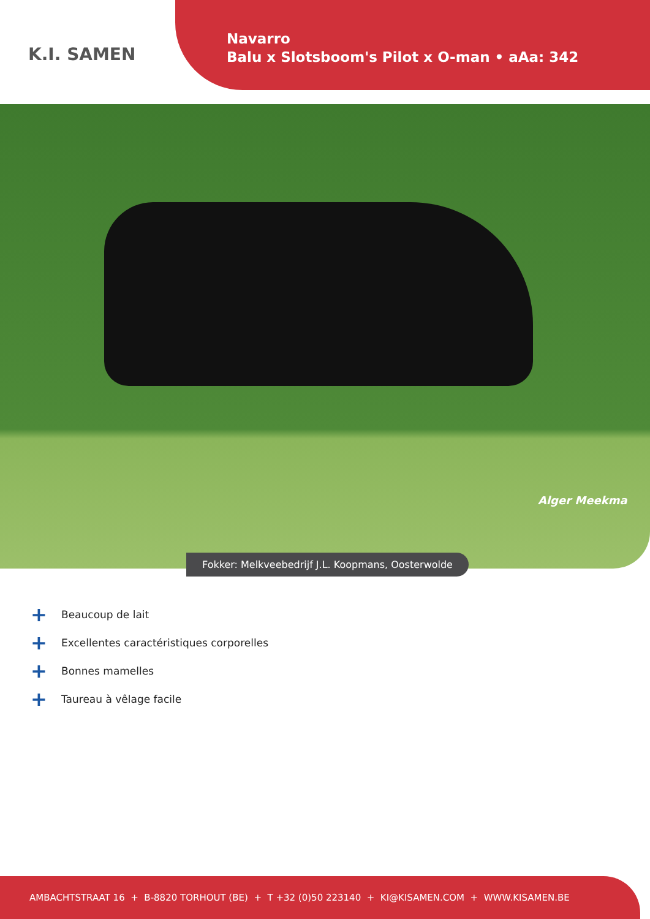K.I. SAMEN
Navarro
Balu x Slotsboom's Pilot x O-man • aAa: 342
Alger Meekma
Fokker: Melkveebedrijf J.L. Koopmans, Oosterwolde
+ Beaucoup de lait
+ Excellentes caractéristiques corporelles
+ Bonnes mamelles
+ Taureau à vêlage facile
AMBACHTSTRAAT 16 + B-8820 TORHOUT (BE) + T +32 (0)50 223140 + KI@KISAMEN.COM + WWW.KISAMEN.BE